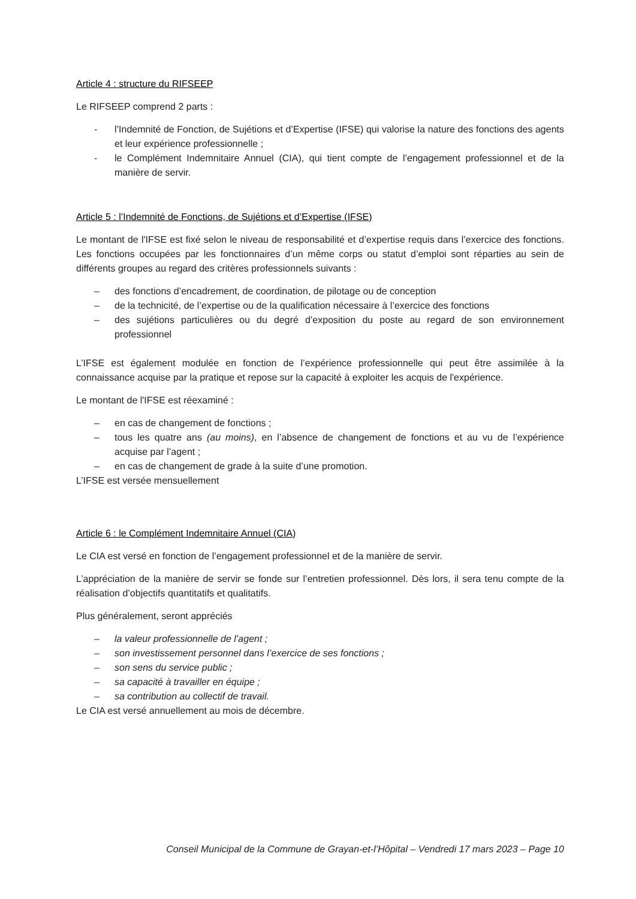Article 4 : structure du RIFSEEP
Le RIFSEEP comprend 2 parts :
- l’Indemnité de Fonction, de Sujétions et d’Expertise (IFSE) qui valorise la nature des fonctions des agents et leur expérience professionnelle ;
- le Complément Indemnitaire Annuel (CIA), qui tient compte de l’engagement professionnel et de la manière de servir.
Article 5 : l’Indemnité de Fonctions, de Sujétions et d’Expertise (IFSE)
Le montant de l'IFSE est fixé selon le niveau de responsabilité et d’expertise requis dans l’exercice des fonctions. Les fonctions occupées par les fonctionnaires d’un même corps ou statut d’emploi sont réparties au sein de différents groupes au regard des critères professionnels suivants :
– des fonctions d’encadrement, de coordination, de pilotage ou de conception
– de la technicité, de l’expertise ou de la qualification nécessaire à l’exercice des fonctions
– des sujétions particulières ou du degré d’exposition du poste au regard de son environnement professionnel
L’IFSE est également modulée en fonction de l’expérience professionnelle qui peut être assimilée à la connaissance acquise par la pratique et repose sur la capacité à exploiter les acquis de l'expérience.
Le montant de l'IFSE est réexaminé :
– en cas de changement de fonctions ;
– tous les quatre ans (au moins), en l’absence de changement de fonctions et au vu de l’expérience acquise par l’agent ;
– en cas de changement de grade à la suite d’une promotion.
L’IFSE est versée mensuellement
Article 6 : le Complément Indemnitaire Annuel (CIA)
Le CIA est versé en fonction de l’engagement professionnel et de la manière de servir.
L’appréciation de la manière de servir se fonde sur l’entretien professionnel. Dès lors, il sera tenu compte de la réalisation d’objectifs quantitatifs et qualitatifs.
Plus généralement, seront appréciés
– la valeur professionnelle de l’agent ;
– son investissement personnel dans l’exercice de ses fonctions ;
– son sens du service public ;
– sa capacité à travailler en équipe ;
– sa contribution au collectif de travail.
Le CIA est versé annuellement au mois de décembre.
Conseil Municipal de la Commune de Grayan-et-l’Hôpital – Vendredi 17 mars 2023 – Page 10